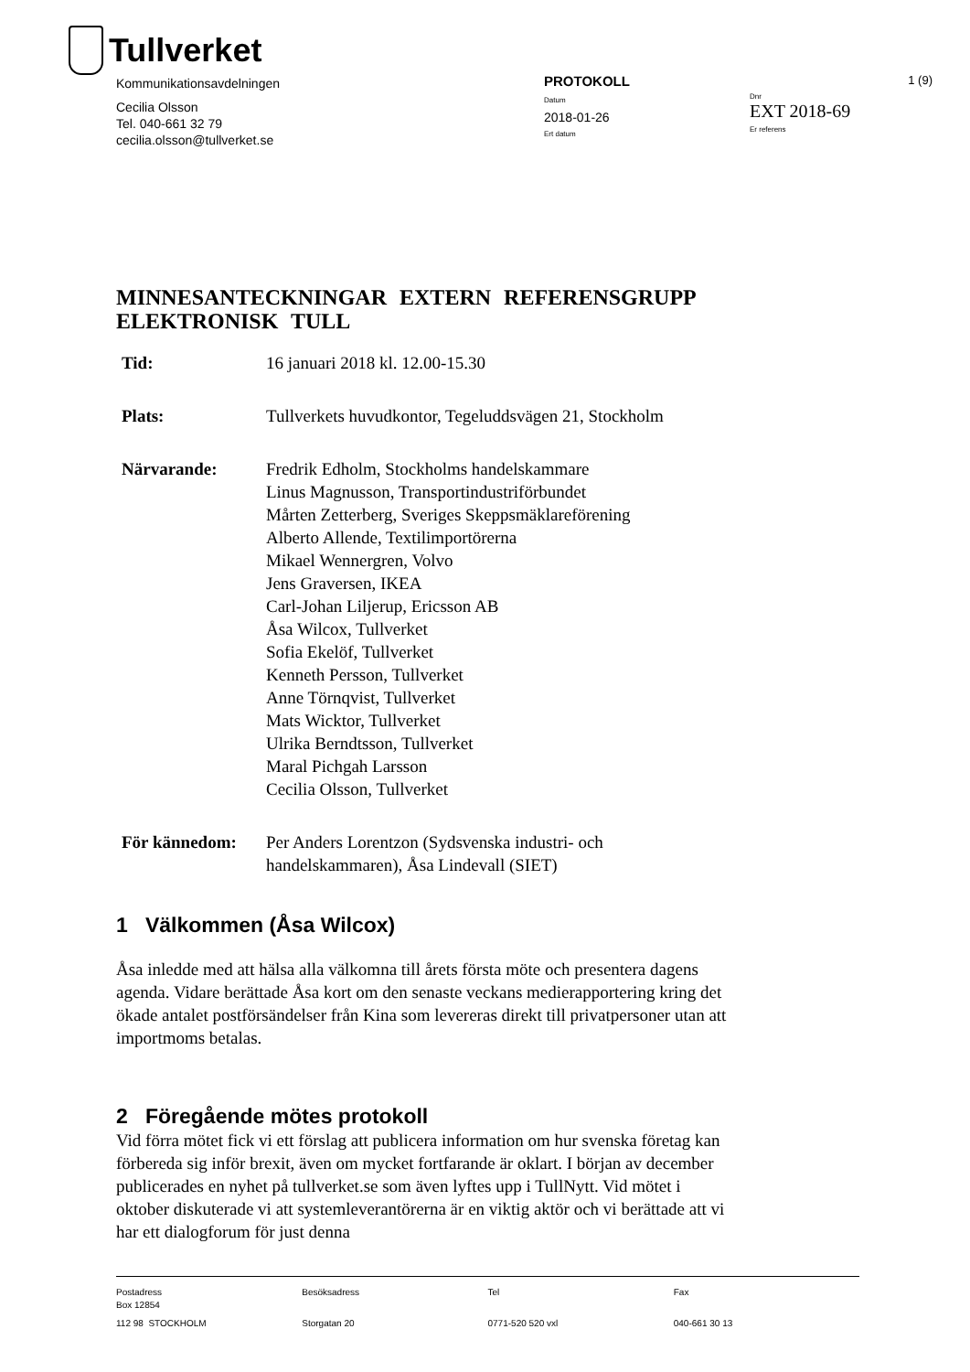Tullverket
Kommunikationsavdelningen
Cecilia Olsson
Tel. 040-661 32 79
cecilia.olsson@tullverket.se
PROTOKOLL
Datum
2018-01-26
Ert datum
1 (9)
Dnr
EXT 2018-69
Er referens
MINNESANTECKNINGAR EXTERN REFERENSGRUPP ELEKTRONISK TULL
Tid: 16 januari 2018 kl. 12.00-15.30
Plats: Tullverkets huvudkontor, Tegeluddsvägen 21, Stockholm
Närvarande: Fredrik Edholm, Stockholms handelskammare
Linus Magnusson, Transportindustriförbundet
Mårten Zetterberg, Sveriges Skeppsmäklareförening
Alberto Allende, Textilimportörerna
Mikael Wennergren, Volvo
Jens Graversen, IKEA
Carl-Johan Liljerup, Ericsson AB
Åsa Wilcox, Tullverket
Sofia Ekelöf, Tullverket
Kenneth Persson, Tullverket
Anne Törnqvist, Tullverket
Mats Wicktor, Tullverket
Ulrika Berndtsson, Tullverket
Maral Pichgah Larsson
Cecilia Olsson, Tullverket
För kännedom: Per Anders Lorentzon (Sydsvenska industri- och handelskammaren), Åsa Lindevall (SIET)
1 Välkommen (Åsa Wilcox)
Åsa inledde med att hälsa alla välkomna till årets första möte och presentera dagens agenda. Vidare berättade Åsa kort om den senaste veckans medierapportering kring det ökade antalet postförsändelser från Kina som levereras direkt till privatpersoner utan att importmoms betalas.
2 Föregående mötes protokoll
Vid förra mötet fick vi ett förslag att publicera information om hur svenska företag kan förbereda sig inför brexit, även om mycket fortfarande är oklart. I början av december publicerades en nyhet på tullverket.se som även lyftes upp i TullNytt. Vid mötet i oktober diskuterade vi att systemleverantörerna är en viktig aktör och vi berättade att vi har ett dialogforum för just denna
Postadress
Box 12854
112 98 STOCKHOLM
Besöksadress
Storgatan 20
Tel
0771-520 520 vxl
Fax
040-661 30 13